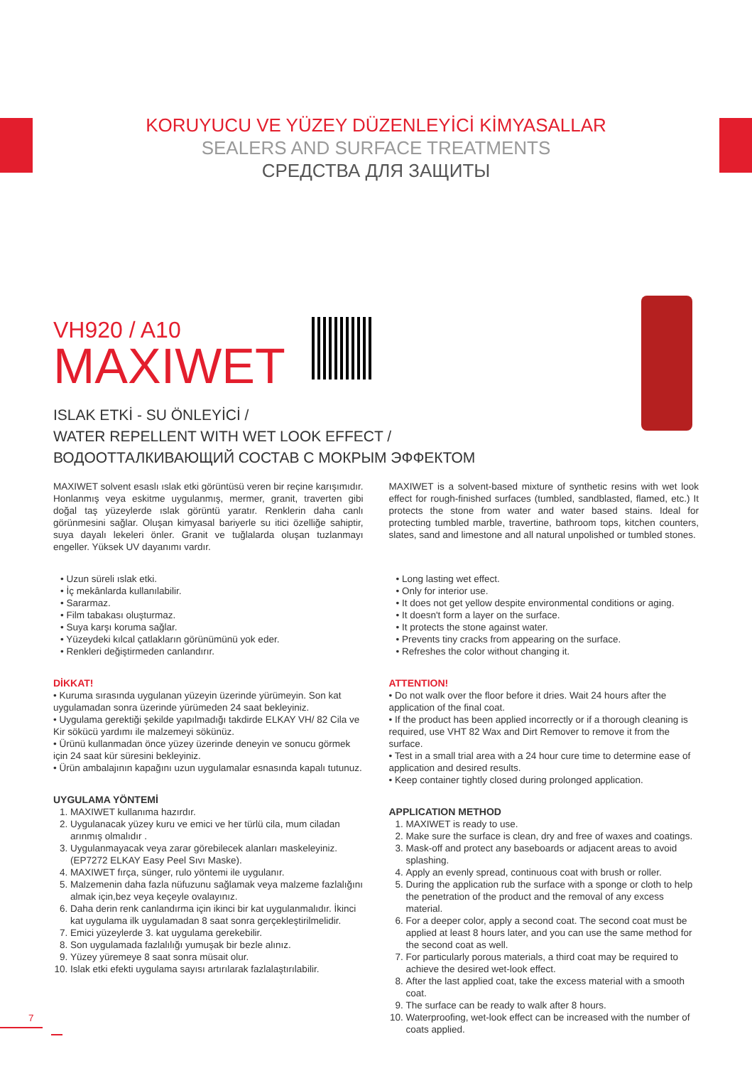KORUYUCU VE YÜZEY DÜZENLEYİCİ KİMYASALLAR
SEALERS AND SURFACE TREATMENTS
СРЕДСТВА ДЛЯ ЗАЩИТЫ
VH920 / A10
MAXIWET
ISLAK ETKİ - SU ÖNLEYİCİ /
WATER REPELLENT WITH WET LOOK EFFECT /
ВОДООТТАЛКИВАЮЩИЙ СОСТАВ С МОКРЫМ ЭФФЕКТОМ
MAXIWET solvent esaslı ıslak etki görüntüsü veren bir reçine karışımıdır. Honlanmış veya eskitme uygulanmış, mermer, granit, traverten gibi doğal taş yüzeylerde ıslak görüntü yaratır. Renklerin daha canlı görünmesini sağlar. Oluşan kimyasal bariyerle su itici özelliğe sahiptir, suya dayalı lekeleri önler. Granit ve tuğlalarda oluşan tuzlanmayı engeller. Yüksek UV dayanımı vardır.
• Uzun süreli ıslak etki.
• İç mekânlarda kullanılabilir.
• Sararmaz.
• Film tabakası oluşturmaz.
• Suya karşı koruma sağlar.
• Yüzeydeki kılcal çatlakların görünümünü yok eder.
• Renkleri değiştirmeden canlandırır.
DİKKAT!
• Kuruma sırasında uygulanan yüzeyin üzerinde yürümeyin. Son kat uygulamadan sonra üzerinde yürümeden 24 saat bekleyiniz.
• Uygulama gerektiği şekilde yapılmadığı takdirde ELKAY VH/ 82 Cila ve Kir sökücü yardımı ile malzemeyi sökünüz.
• Ürünü kullanmadan önce yüzey üzerinde deneyin ve sonucu görmek için 24 saat kür süresini bekleyiniz.
• Ürün ambalajının kapağını uzun uygulamalar esnasında kapalı tutunuz.
UYGULAMA YÖNTEMİ
1. MAXIWET kullanıma hazırdır.
2. Uygulanacak yüzey kuru ve emici ve her türlü cila, mum ciladan arınmış olmalıdır .
3. Uygulanmayacak veya zarar görebilecek alanları maskeleyiniz. (EP7272 ELKAY Easy Peel Sıvı Maske).
4. MAXIWET fırça, sünger, rulo yöntemi ile uygulanır.
5. Malzemenin daha fazla nüfuzunu sağlamak veya malzeme fazlalığını almak için,bez veya keçeyle ovalayınız.
6. Daha derin renk canlandırma için ikinci bir kat uygulanmalıdır. İkinci kat uygulama ilk uygulamadan 8 saat sonra gerçekleştirilmelidir.
7. Emici yüzeylerde 3. kat uygulama gerekebilir.
8. Son uygulamada fazlalılığı yumuşak bir bezle alınız.
9. Yüzey yüremeye 8 saat sonra müsait olur.
10. Islak etki efekti uygulama sayısı artırılarak fazlalaştırılabilir.
MAXIWET is a solvent-based mixture of synthetic resins with wet look effect for rough-finished surfaces (tumbled, sandblasted, flamed, etc.) It protects the stone from water and water based stains. Ideal for protecting tumbled marble, travertine, bathroom tops, kitchen counters, slates, sand and limestone and all natural unpolished or tumbled stones.
• Long lasting wet effect.
• Only for interior use.
• It does not get yellow despite environmental conditions or aging.
• It doesn't form a layer on the surface.
• It protects the stone against water.
• Prevents tiny cracks from appearing on the surface.
• Refreshes the color without changing it.
ATTENTION!
• Do not walk over the floor before it dries. Wait 24 hours after the application of the final coat.
• If the product has been applied incorrectly or if a thorough cleaning is required, use VHT 82 Wax and Dirt Remover to remove it from the surface.
• Test in a small trial area with a 24 hour cure time to determine ease of application and desired results.
• Keep container tightly closed during prolonged application.
APPLICATION METHOD
1. MAXIWET is ready to use.
2. Make sure the surface is clean, dry and free of waxes and coatings.
3. Mask-off and protect any baseboards or adjacent areas to avoid splashing.
4. Apply an evenly spread, continuous coat with brush or roller.
5. During the application rub the surface with a sponge or cloth to help the penetration of the product and the removal of any excess material.
6. For a deeper color, apply a second coat. The second coat must be applied at least 8 hours later, and you can use the same method for the second coat as well.
7. For particularly porous materials, a third coat may be required to achieve the desired wet-look effect.
8. After the last applied coat, take the excess material with a smooth coat.
9. The surface can be ready to walk after 8 hours.
10. Waterproofing, wet-look effect can be increased with the number of coats applied.
7